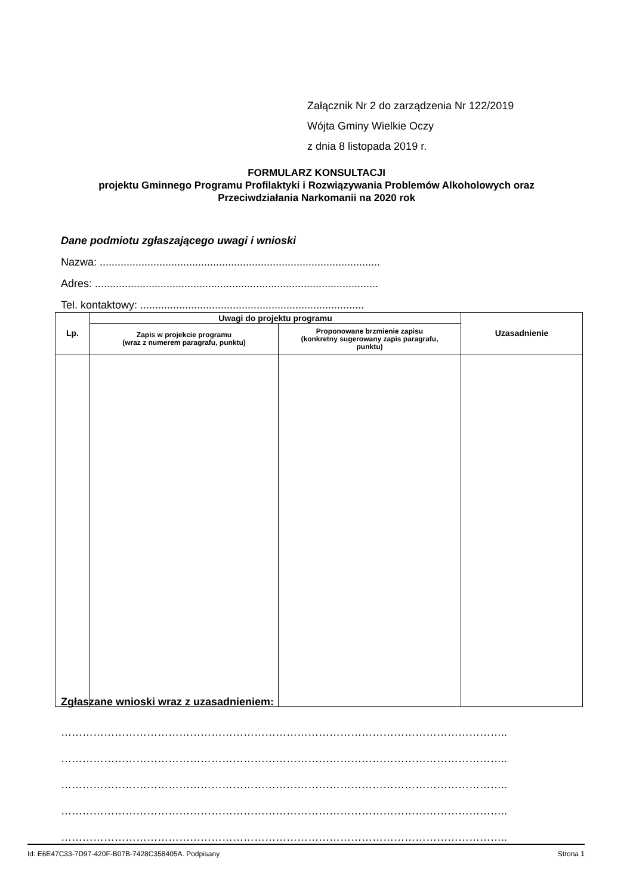Załącznik Nr 2 do zarządzenia Nr 122/2019
Wójta Gminy Wielkie Oczy
z dnia 8 listopada 2019 r.
FORMULARZ KONSULTACJI
projektu Gminnego Programu Profilaktyki i Rozwiązywania Problemów Alkoholowych oraz
Przeciwdziałania Narkomanii na 2020 rok
Dane podmiotu zgłaszającego uwagi i wnioski
Nazwa: ..............................................................................................
Adres: ...............................................................................................
Tel. kontaktowy: ...........................................................................
| Lp. | Uwagi do projektu programu | | Uzasadnienie |
| --- | --- | --- | --- |
| | Zapis w projekcie programu (wraz z numerem paragrafu, punktu) | Proponowane brzmienie zapisu (konkretny sugerowany zapis paragrafu, punktu) | |
Zgłaszane wnioski wraz z uzasadnieniem:
……………………………………………………………………………………………………………..
……………………………………………………………………………………………………………..
……………………………………………………………………………………………………………..
……………………………………………………………………………………………………………..
……………………………………………………………………………………………………………..
Id: E6E47C33-7D97-420F-B07B-7428C358405A. Podpisany Strona 1